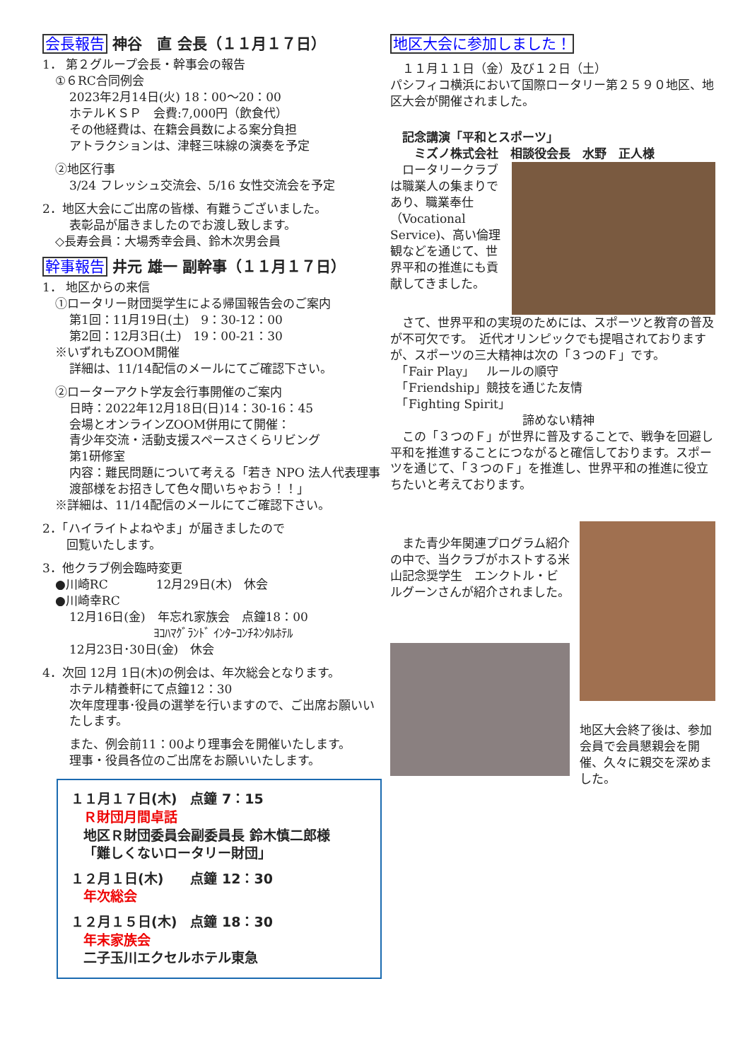会長報告 神谷　直 会長（１１月１７日）
1． 第２グループ会長・幹事会の報告
①６RC合同例会
2023年2月14日(火) 18：00～20：00
ホテルＫＳＰ　会費:7,000円（飲食代）
その他経費は、在籍会員数による案分負担
アトラクションは、津軽三味線の演奏を予定
②地区行事
3/24 フレッシュ交流会、5/16 女性交流会を予定
2．地区大会にご出席の皆様、有難うございました。
表彰品が届きましたのでお渡し致します。
◇長寿会員：大場秀幸会員、鈴木次男会員
幹事報告 井元 雄一 副幹事（１１月１７日）
1． 地区からの来信
①ロータリー財団奨学生による帰国報告会のご案内
第1回：11月19日(土)　9：30-12：00
第2回：12月3日(土)　19：00-21：30
※いずれもZOOM開催
詳細は、11/14配信のメールにてご確認下さい。
②ローターアクト学友会行事開催のご案内
日時：2022年12月18日(日)14：30-16：45
会場とオンラインZOOM併用にて開催：
青少年交流・活動支援スペースさくらリビング
第1研修室
内容：難民問題について考える「若き NPO 法人代表理事 渡部様をお招きして色々聞いちゃおう！！」
※詳細は、11/14配信のメールにてご確認下さい。
2．「ハイライトよねやま」が届きましたので
　　回覧いたします。
3．他クラブ例会臨時変更
●川崎RC　　　　12月29日(木)　休会
●川崎幸RC
12月16日(金)　年忘れ家族会　点鐘18：00
　　　　　　　ﾖｺﾊﾏｸﾞﾗﾝﾄﾞ ｲﾝﾀｰｺﾝﾁﾈﾝﾀﾙﾎﾃﾙ
12月23日･30日(金)　休会
4．次回 12月 1日(木)の例会は、年次総会となります。
ホテル精養軒にて点鐘12：30
次年度理事･役員の選挙を行いますので、ご出席お願いいたします。
また、例会前11：00より理事会を開催いたします。
理事・役員各位のご出席をお願いいたします。
１１月１７日(木)　点鐘 7：15
Ｒ財団月間卓話
地区Ｒ財団委員会副委員長 鈴木慎二郎様
「難しくないロータリー財団」
１２月１日(木)　　点鐘 12：30
年次総会
１２月１５日(木)　点鐘 18：30
年末家族会
二子玉川エクセルホテル東急
地区大会に参加しました！
　１１月１１日（金）及び１２日（土）
パシフィコ横浜において国際ロータリー第２５９０地区、地区大会が開催されました。
　記念講演「平和とスポーツ」
　　ミズノ株式会社　相談役会長　水野　正人様
　ロータリークラブは職業人の集まりであり、職業奉仕（Vocational Service)、高い倫理観などを通じて、世界平和の推進にも貢献してきました。
　さて、世界平和の実現のためには、スポーツと教育の普及が不可欠です。　近代オリンピックでも提唱されておりますが、スポーツの三大精神は次の「３つのＦ」です。
　「Fair Play」　ルールの順守
　「Friendship」競技を通じた友情
　「Fighting Spirit」
　　　　　　　　　　　諦めない精神
　この「３つのＦ」が世界に普及することで、戦争を回避し平和を推進することにつながると確信しております。スポーツを通じて、「３つのＦ」を推進し、世界平和の推進に役立ちたいと考えております。
　また青少年関連プログラム紹介の中で、当クラブがホストする米山記念奨学生　エンクトル・ビルグーンさんが紹介されました。
地区大会終了後は、参加会員で会員懇親会を開催、久々に親交を深めました。